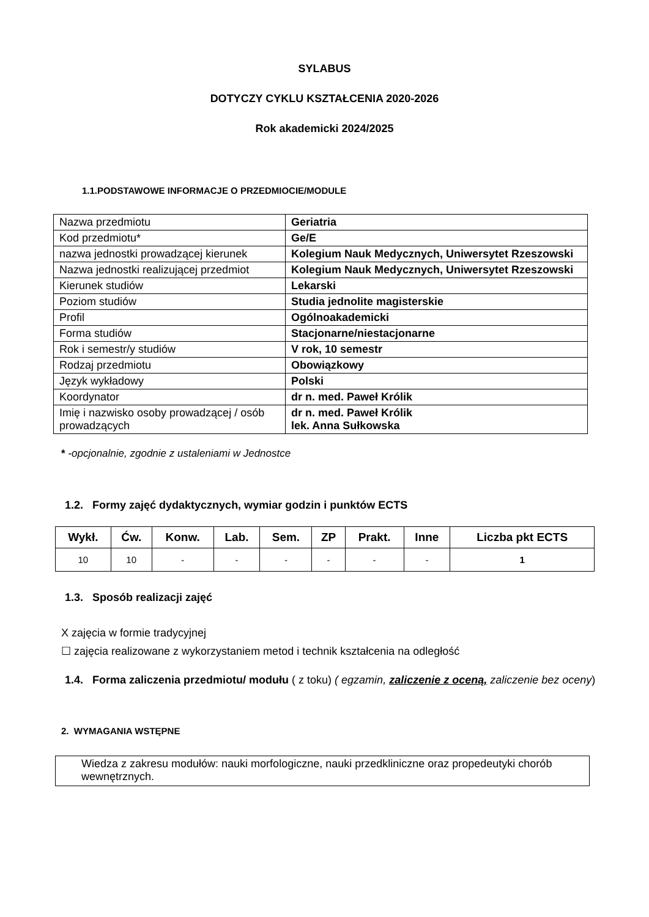SYLABUS
DOTYCZY CYKLU KSZTAŁCENIA 2020-2026
Rok akademicki 2024/2025
1.1.PODSTAWOWE INFORMACJE O PRZEDMIOCIE/MODULE
| Nazwa przedmiotu | Geriatria |
| Kod przedmiotu* | Ge/E |
| nazwa jednostki prowadzącej kierunek | Kolegium Nauk Medycznych, Uniwersytet Rzeszowski |
| Nazwa jednostki realizującej przedmiot | Kolegium Nauk Medycznych, Uniwersytet Rzeszowski |
| Kierunek studiów | Lekarski |
| Poziom studiów | Studia jednolite magisterskie |
| Profil | Ogólnoakademicki |
| Forma studiów | Stacjonarne/niestacjonarne |
| Rok i semestr/y studiów | V rok, 10 semestr |
| Rodzaj przedmiotu | Obowiązkowy |
| Język wykładowy | Polski |
| Koordynator | dr n. med. Paweł Królik |
| Imię i nazwisko osoby prowadzącej / osób prowadzących | dr n. med. Paweł Królik lek. Anna Sułkowska |
* -opcjonalnie, zgodnie z ustaleniami w Jednostce
1.2. Formy zajęć dydaktycznych, wymiar godzin i punktów ECTS
| Wykł. | Ćw. | Konw. | Lab. | Sem. | ZP | Prakt. | Inne | Liczba pkt ECTS |
| --- | --- | --- | --- | --- | --- | --- | --- | --- |
| 10 | 10 | - | - | - | - | - | - | 1 |
1.3. Sposób realizacji zajęć
X zajęcia w formie tradycyjnej
☐ zajęcia realizowane z wykorzystaniem metod i technik kształcenia na odległość
1.4. Forma zaliczenia przedmiotu/ modułu ( z toku) ( egzamin, zaliczenie z oceną, zaliczenie bez oceny)
2. WYMAGANIA WSTĘPNE
Wiedza z zakresu modułów: nauki morfologiczne, nauki przedkliniczne oraz propedeutyki chorób wewnętrznych.